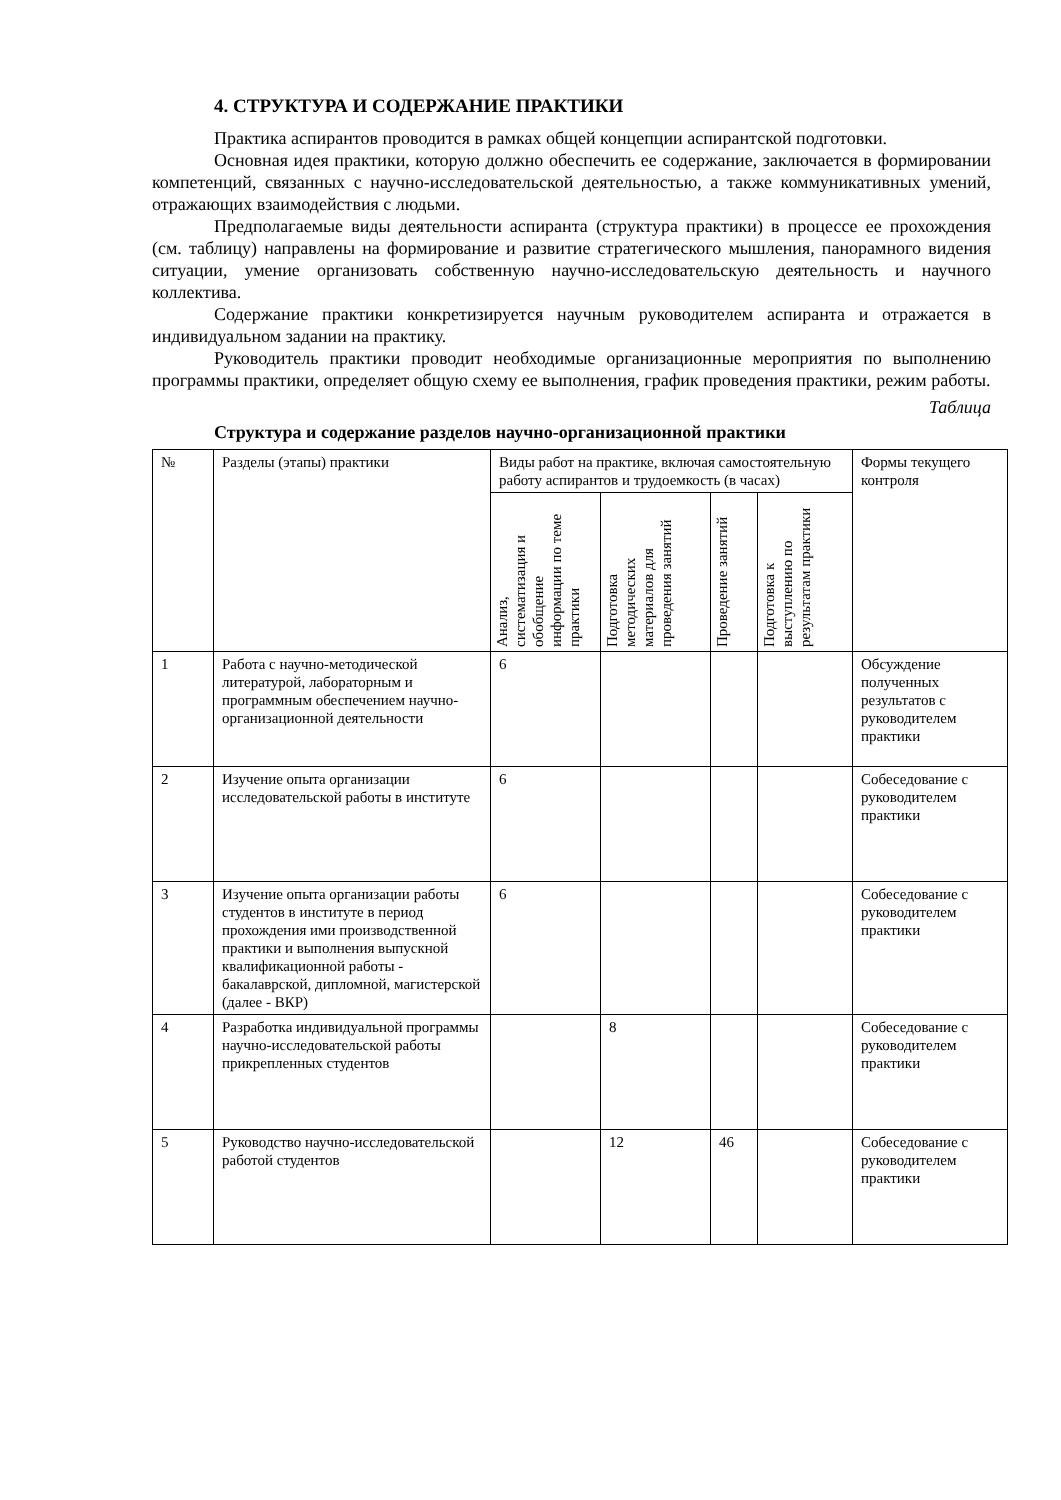4. СТРУКТУРА И СОДЕРЖАНИЕ ПРАКТИКИ
Практика аспирантов проводится в рамках общей концепции аспирантской подготовки.
Основная идея практики, которую должно обеспечить ее содержание, заключается в формировании компетенций, связанных с научно-исследовательской деятельностью, а также коммуникативных умений, отражающих взаимодействия с людьми.
Предполагаемые виды деятельности аспиранта (структура практики) в процессе ее прохождения (см. таблицу) направлены на формирование и развитие стратегического мышления, панорамного видения ситуации, умение организовать собственную научно-исследовательскую деятельность и научного коллектива.
Содержание практики конкретизируется научным руководителем аспиранта и отражается в индивидуальном задании на практику.
Руководитель практики проводит необходимые организационные мероприятия по выполнению программы практики, определяет общую схему ее выполнения, график проведения практики, режим работы.
Таблица
Структура и содержание разделов научно-организационной практики
| № | Разделы (этапы) практики | Виды работ на практике, включая самостоятельную работу аспирантов и трудоемкость (в часах) | | | | Формы текущего контроля |
| | | Анализ, систематизация и обобщение информации по теме практики | Подготовка методических материалов для проведения занятий | Проведение занятий | Подготовка к выступлению по результатам практики | |
| 1 | Работа с научно-методической литературой, лабораторным и программным обеспечением научно-организационной деятельности | 6 | | | | Обсуждение полученных результатов с руководителем практики |
| 2 | Изучение опыта организации исследовательской работы в институте | 6 | | | | Собеседование с руководителем практики |
| 3 | Изучение опыта организации работы студентов в институте в период прохождения ими производственной практики и выполнения выпускной квалификационной работы - бакалаврской, дипломной, магистерской (далее - ВКР) | 6 | | | | Собеседование с руководителем практики |
| 4 | Разработка индивидуальной программы научно-исследовательской работы прикрепленных студентов | | 8 | | | Собеседование с руководителем практики |
| 5 | Руководство научно-исследовательской работой студентов | | 12 | 46 | | Собеседование с руководителем практики |